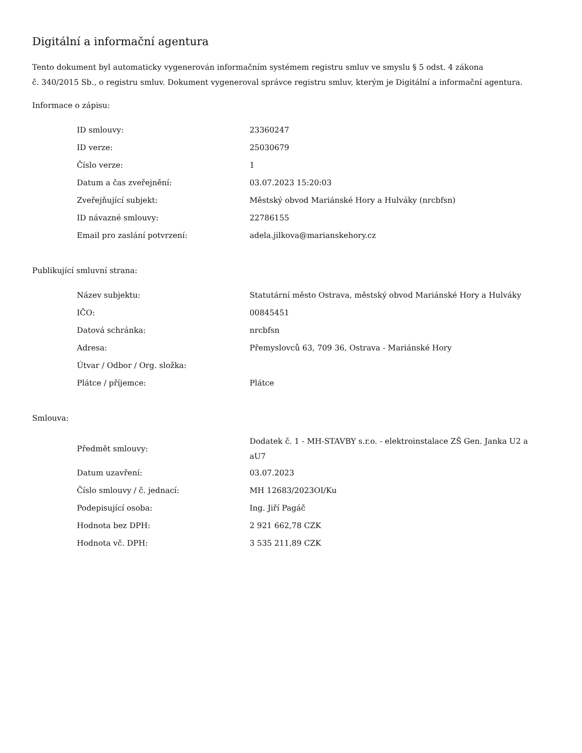Digitální a informační agentura
Tento dokument byl automaticky vygenerován informačním systémem registru smluv ve smyslu § 5 odst. 4 zákona
č. 340/2015 Sb., o registru smluv. Dokument vygeneroval správce registru smluv, kterým je Digitální a informační agentura.
Informace o zápisu:
| ID smlouvy: | 23360247 |
| ID verze: | 25030679 |
| Číslo verze: | 1 |
| Datum a čas zveřejnění: | 03.07.2023 15:20:03 |
| Zveřejňující subjekt: | Městský obvod Mariánské Hory a Hulváky (nrcbfsn) |
| ID návazné smlouvy: | 22786155 |
| Email pro zaslání potvrzení: | adela.jilkova@marianskehory.cz |
Publikující smluvní strana:
| Název subjektu: | Statutární město Ostrava, městský obvod Mariánské Hory a Hulváky |
| IČO: | 00845451 |
| Datová schránka: | nrcbfsn |
| Adresa: | Přemyslovců 63, 709 36, Ostrava - Mariánské Hory |
| Útvar / Odbor / Org. složka: | |
| Plátce / příjemce: | Plátce |
Smlouva:
| Předmět smlouvy: | Dodatek č. 1 - MH-STAVBY s.r.o. - elektroinstalace ZŠ Gen. Janka U2 a aU7 |
| Datum uzavření: | 03.07.2023 |
| Číslo smlouvy / č. jednací: | MH 12683/2023OI/Ku |
| Podepisující osoba: | Ing. Jiří Pagáč |
| Hodnota bez DPH: | 2 921 662,78 CZK |
| Hodnota vč. DPH: | 3 535 211,89 CZK |